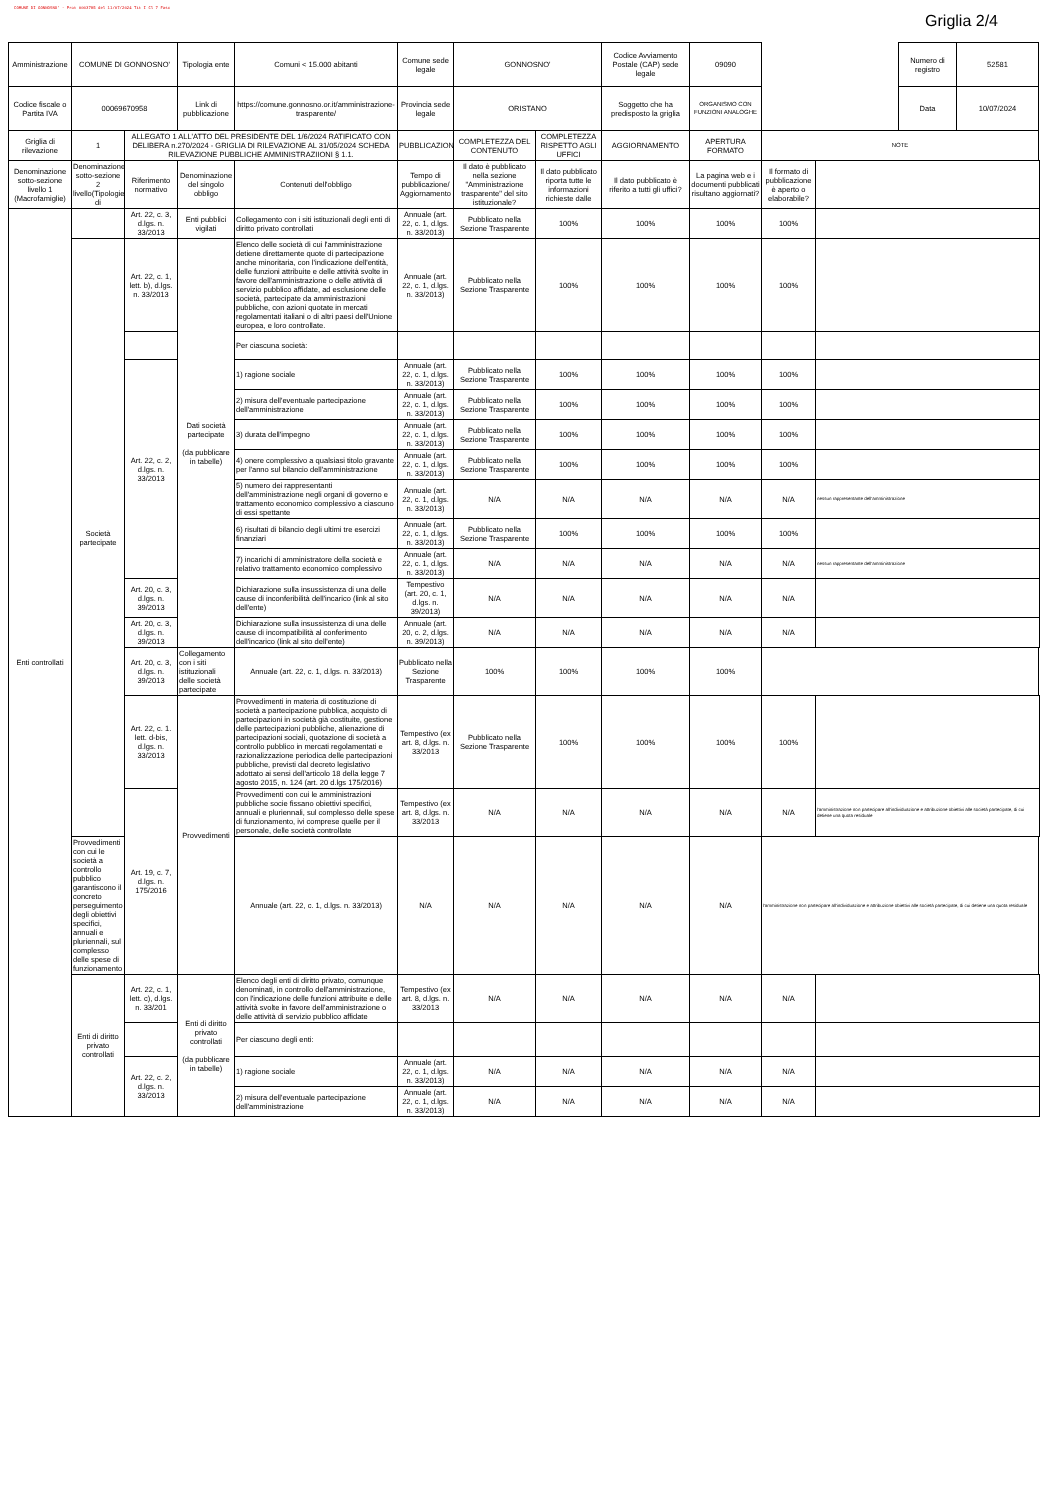COMUNE DI GONNOSNO' - Prot 0003795 del 11/07/2024 Tit I Cl 7 Fasc
Griglia 2/4
| Amministrazione | COMUNE DI GONNOSNO' | | Tipologia ente | Comuni < 15.000 abitanti | Comune sede legale | GONNOSNO' | | Codice Avviamento Postale (CAP) sede legale | 09090 | | | Numero di registro | 52581 |
| Codice fiscale o Partita IVA | 00069670958 | | Link di pubblicazione | https://comune.gonnosno.or.it/amministrazione-trasparente/ | Provincia sede legale | ORISTANO | | Soggetto che ha predisposto la griglia | ORGANISMO CON FUNZIONI ANALOGHE | | | Data | 10/07/2024 |
| Griglia di rilevazione | 1 | ALLEGATO 1 ALL'ATTO DEL PRESIDENTE DEL 1/6/2024 RATIFICATO CON DELIBERA n.270/2024 - GRIGLIA DI RILEVAZIONE AL 31/05/2024 SCHEDA RILEVAZIONE PUBBLICHE AMMINISTRAZIIONI § 1.1. | | | PUBBLICAZIONE | COMPLETEZZA DEL CONTENUTO | COMPLETEZZA RISPETTO AGLI UFFICI | AGGIORNAMENTO | APERTURA FORMATO | NOTE | | | |
| Denominazione sotto-sezione livello 1 (Macrofamiglie) | Denominazione sotto-sezione 2 livello(Tipologie di | Riferimento normativo | Denominazione del singolo obbligo | Contenuti dell'obbligo | Tempo di pubblicazione/ Aggiornamento | Il dato è pubblicato nella sezione "Amministrazione trasparente" del sito istituzionale? | Il dato pubblicato riporta tutte le informazioni richieste dalle | Il dato pubblicato è riferito a tutti gli uffici? | La pagina web e i documenti pubblicati risultano aggiornati? | Il formato di pubblicazione è aperto o elaborabile? | | | |
| Enti controllati | | Art. 22, c. 3, d.lgs. n. 33/2013 | Enti pubblici vigilati | Collegamento con i siti istituzionali degli enti di diritto privato controllati | Annuale (art. 22, c. 1, d.lgs. n. 33/2013) | Pubblicato nella Sezione Trasparente | 100% | 100% | 100% | 100% | | | |
| | Società partecipate | Art. 22, c. 1, lett. b), d.lgs. n. 33/2013 | Dati società partecipate (da pubblicare in tabelle) | Elenco delle società di cui l'amministrazione detiene direttamente quote di partecipazione anche minoritaria, con l'indicazione dell'entità, delle funzioni attribuite e delle attività svolte in favore dell'amministrazione o delle attività di servizio pubblico affidate, ad esclusione delle società, partecipate da amministrazioni pubbliche, con azioni quotate in mercati regolamentati italiani o di altri paesi dell'Unione europea, e loro controllate. | Annuale (art. 22, c. 1, d.lgs. n. 33/2013) | Pubblicato nella Sezione Trasparente | 100% | 100% | 100% | 100% | | | |
| | | | | Per ciascuna società: | | | | | | | | | |
| | | Art. 22, c. 2, d.lgs. n. 33/2013 | | 1) ragione sociale | Annuale (art. 22, c. 1, d.lgs. n. 33/2013) | Pubblicato nella Sezione Trasparente | 100% | 100% | 100% | 100% | | | |
| | | | | 2) misura dell'eventuale partecipazione dell'amministrazione | Annuale (art. 22, c. 1, d.lgs. n. 33/2013) | Pubblicato nella Sezione Trasparente | 100% | 100% | 100% | 100% | | | |
| | | | | 3) durata dell'impegno | Annuale (art. 22, c. 1, d.lgs. n. 33/2013) | Pubblicato nella Sezione Trasparente | 100% | 100% | 100% | 100% | | | |
| | | | | 4) onere complessivo a qualsiasi titolo gravante per l'anno sul bilancio dell'amministrazione | Annuale (art. 22, c. 1, d.lgs. n. 33/2013) | Pubblicato nella Sezione Trasparente | 100% | 100% | 100% | 100% | | | |
| | | | | 5) numero dei rappresentanti dell'amministrazione negli organi di governo e trattamento economico complessivo a ciascuno di essi spettante | Annuale (art. 22, c. 1, d.lgs. n. 33/2013) | N/A | N/A | N/A | N/A | N/A | nessun rappresentante dell'amministrazione | | |
| | | | | 6) risultati di bilancio degli ultimi tre esercizi finanziari | Annuale (art. 22, c. 1, d.lgs. n. 33/2013) | Pubblicato nella Sezione Trasparente | 100% | 100% | 100% | 100% | | | |
| | | | | 7) incarichi di amministratore della società e relativo trattamento economico complessivo | Annuale (art. 22, c. 1, d.lgs. n. 33/2013) | N/A | N/A | N/A | N/A | N/A | nessun rappresentante dell'amministrazione | | |
| | | Art. 20, c. 3, d.lgs. n. 39/2013 | | Dichiarazione sulla insussistenza di una delle cause di inconferibilità dell'incarico (link al sito dell'ente) | Tempestivo (art. 20, c. 1, d.lgs. n. 39/2013) | N/A | N/A | N/A | N/A | N/A | | | |
| | | Art. 20, c. 3, d.lgs. n. 39/2013 | | Dichiarazione sulla insussistenza di una delle cause di incompatibilità al conferimento dell'incarico (link al sito dell'ente) | Annuale (art. 20, c. 2, d.lgs. n. 39/2013) | N/A | N/A | N/A | N/A | N/A | | | |
| | | Art. 20, c. 3, d.lgs. n. 39/2013 | Collegamento con i siti istituzionali delle società partecipate | Annuale (art. 22, c. 1, d.lgs. n. 33/2013) | Pubblicato nella Sezione Trasparente | 100% | 100% | 100% | 100% | | | | |
| | | Art. 22, c. 1. lett. d-bis, d.lgs. n. 33/2013 | Provvedimenti | Provvedimenti in materia di costituzione di società a partecipazione pubblica, acquisto di partecipazioni in società già costituite, gestione delle partecipazioni pubbliche, alienazione di partecipazioni sociali, quotazione di società a controllo pubblico in mercati regolamentati e razionalizzazione periodica delle partecipazioni pubbliche, previsti dal decreto legislativo adottato ai sensi dell'articolo 18 della legge 7 agosto 2015, n. 124 (art. 20 d.lgs 175/2016) | Tempestivo (ex art. 8, d.lgs. n. 33/2013 | Pubblicato nella Sezione Trasparente | 100% | 100% | 100% | 100% | | | |
| | | Art. 19, c. 7, d.lgs. n. 175/2016 | | Provvedimenti con cui le amministrazioni pubbliche socie fissano obiettivi specifici, annuali e pluriennali, sul complesso delle spese di funzionamento, ivi comprese quelle per il personale, delle società controllate | Tempestivo (ex art. 8, d.lgs. n. 33/2013 | N/A | N/A | N/A | N/A | N/A | l'amministrazione non partecipare all'individuazione e attribuzione obiettivi alle società partecipate, di cui detiene una quota residuale | | |
| | Provvedimenti con cui le società a controllo pubblico garantiscono il concreto perseguimento degli obiettivi specifici, annuali e pluriennali, sul complesso delle spese di funzionamento | | | Annuale (art. 22, c. 1, d.lgs. n. 33/2013) | N/A | N/A | N/A | N/A | N/A | l'amministrazione non partecipare all'individuazione e attribuzione obiettivi alle società partecipate, di cui detiene una quota residuale | | | |
| | Enti di diritto privato controllati | Art. 22, c. 1, lett. c), d.lgs. n. 33/201 | Enti di diritto privato controllati (da pubblicare in tabelle) | Elenco degli enti di diritto privato, comunque denominati, in controllo dell'amministrazione, con l'indicazione delle funzioni attribuite e delle attività svolte in favore dell'amministrazione o delle attività di servizio pubblico affidate | Tempestivo (ex art. 8, d.lgs. n. 33/2013 | N/A | N/A | N/A | N/A | N/A | | | |
| | | | | Per ciascuno degli enti: | | | | | | | | | |
| | | Art. 22, c. 2, d.lgs. n. 33/2013 | | 1) ragione sociale | Annuale (art. 22, c. 1, d.lgs. n. 33/2013) | N/A | N/A | N/A | N/A | N/A | | | |
| | | | | 2) misura dell'eventuale partecipazione dell'amministrazione | Annuale (art. 22, c. 1, d.lgs. n. 33/2013) | N/A | N/A | N/A | N/A | N/A | | | |